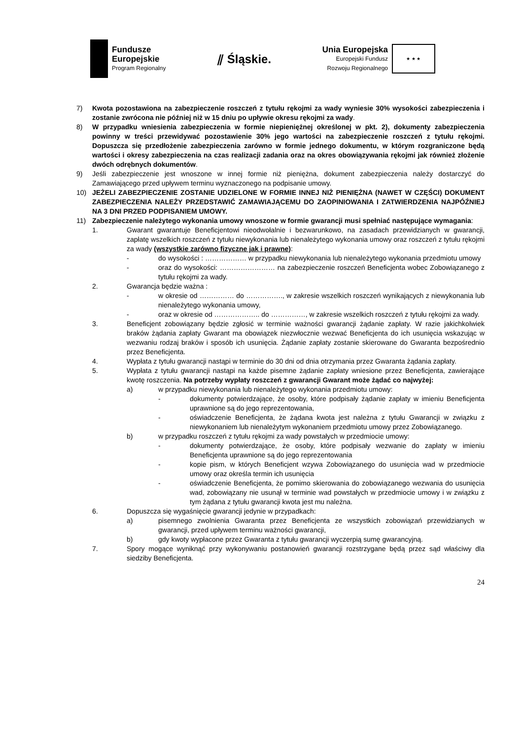Fundusze
Europejskie
Program Regionalny
⫽ Śląskie.
Unia Europejska
Europejski Fundusz
Rozwoju Regionalnego
★ ★ ★
7) Kwota pozostawiona na zabezpieczenie roszczeń z tytułu rękojmi za wady wyniesie 30% wysokości zabezpieczenia i zostanie zwrócona nie później niż w 15 dniu po upływie okresu rękojmi za wady.
8) W przypadku wniesienia zabezpieczenia w formie niepieniężnej określonej w pkt. 2), dokumenty zabezpieczenia powinny w treści przewidywać pozostawienie 30% jego wartości na zabezpieczenie roszczeń z tytułu rękojmi. Dopuszcza się przedłożenie zabezpieczenia zarówno w formie jednego dokumentu, w którym rozgraniczone będą wartości i okresy zabezpieczenia na czas realizacji zadania oraz na okres obowiązywania rękojmi jak również złożenie dwóch odrębnych dokumentów.
9) Jeśli zabezpieczenie jest wnoszone w innej formie niż pieniężna, dokument zabezpieczenia należy dostarczyć do Zamawiającego przed upływem terminu wyznaczonego na podpisanie umowy.
10) JEŻELI ZABEZPIECZENIE ZOSTANIE UDZIELONE W FORMIE INNEJ NIŻ PIENIĘŻNA (NAWET W CZĘŚCI) DOKUMENT ZABEZPIECZENIA NALEŻY PRZEDSTAWIĆ ZAMAWIAJĄCEMU DO ZAOPINIOWANIA I ZATWIERDZENIA NAJPÓŹNIEJ NA 3 DNI PRZED PODPISANIEM UMOWY.
11) Zabezpieczenie należytego wykonania umowy wnoszone w formie gwarancji musi spełniać następujące wymagania:
1. Gwarant gwarantuje Beneficjentowi nieodwołalnie i bezwarunkowo, na zasadach przewidzianych w gwarancji, zapłatę wszelkich roszczeń z tytułu niewykonania lub nienależytego wykonania umowy oraz roszczeń z tytułu rękojmi za wady (wszystkie zarówno fizyczne jak i prawne):
- do wysokości : ……………… w przypadku niewykonania lub nienależytego wykonania przedmiotu umowy
- oraz do wysokości: …………………… na zabezpieczenie roszczeń Beneficjenta wobec Zobowiązanego z tytułu rękojmi za wady.
2. Gwarancja będzie ważna :
- w okresie od …………… do ……………., w zakresie wszelkich roszczeń wynikających z niewykonania lub nienależytego wykonania umowy,
- oraz w okresie od ……………….. do ……………, w zakresie wszelkich roszczeń z tytułu rękojmi za wady.
3. Beneficjent zobowiązany będzie zgłosić w terminie ważności gwarancji żądanie zapłaty. W razie jakichkolwiek braków żądania zapłaty Gwarant ma obowiązek niezwłocznie wezwać Beneficjenta do ich usunięcia wskazując w wezwaniu rodzaj braków i sposób ich usunięcia. Żądanie zapłaty zostanie skierowane do Gwaranta bezpośrednio przez Beneficjenta.
4. Wypłata z tytułu gwarancji nastąpi w terminie do 30 dni od dnia otrzymania przez Gwaranta żądania zapłaty.
5. Wypłata z tytułu gwarancji nastąpi na każde pisemne żądanie zapłaty wniesione przez Beneficjenta, zawierające kwotę roszczenia. Na potrzeby wypłaty roszczeń z gwarancji Gwarant może żądać co najwyżej:
a) w przypadku niewykonania lub nienależytego wykonania przedmiotu umowy:
- dokumenty potwierdzające, że osoby, które podpisały żądanie zapłaty w imieniu Beneficjenta uprawnione są do jego reprezentowania,
- oświadczenie Beneficjenta, że żądana kwota jest należna z tytułu Gwarancji w związku z niewykonaniem lub nienależytym wykonaniem przedmiotu umowy przez Zobowiązanego.
b) w przypadku roszczeń z tytułu rękojmi za wady powstałych w przedmiocie umowy:
- dokumenty potwierdzające, że osoby, które podpisały wezwanie do zapłaty w imieniu Beneficjenta uprawnione są do jego reprezentowania
- kopie pism, w których Beneficjent wzywa Zobowiązanego do usunięcia wad w przedmiocie umowy oraz określa termin ich usunięcia
- oświadczenie Beneficjenta, że pomimo skierowania do zobowiązanego wezwania do usunięcia wad, zobowiązany nie usunął w terminie wad powstałych w przedmiocie umowy i w związku z tym żądana z tytułu gwarancji kwota jest mu należna.
6. Dopuszcza się wygaśnięcie gwarancji jedynie w przypadkach:
a) pisemnego zwolnienia Gwaranta przez Beneficjenta ze wszystkich zobowiązań przewidzianych w gwarancji, przed upływem terminu ważności gwarancji,
b) gdy kwoty wypłacone przez Gwaranta z tytułu gwarancji wyczerpią sumę gwarancyjną.
7. Spory mogące wyniknąć przy wykonywaniu postanowień gwarancji rozstrzygane będą przez sąd właściwy dla siedziby Beneficjenta.
24